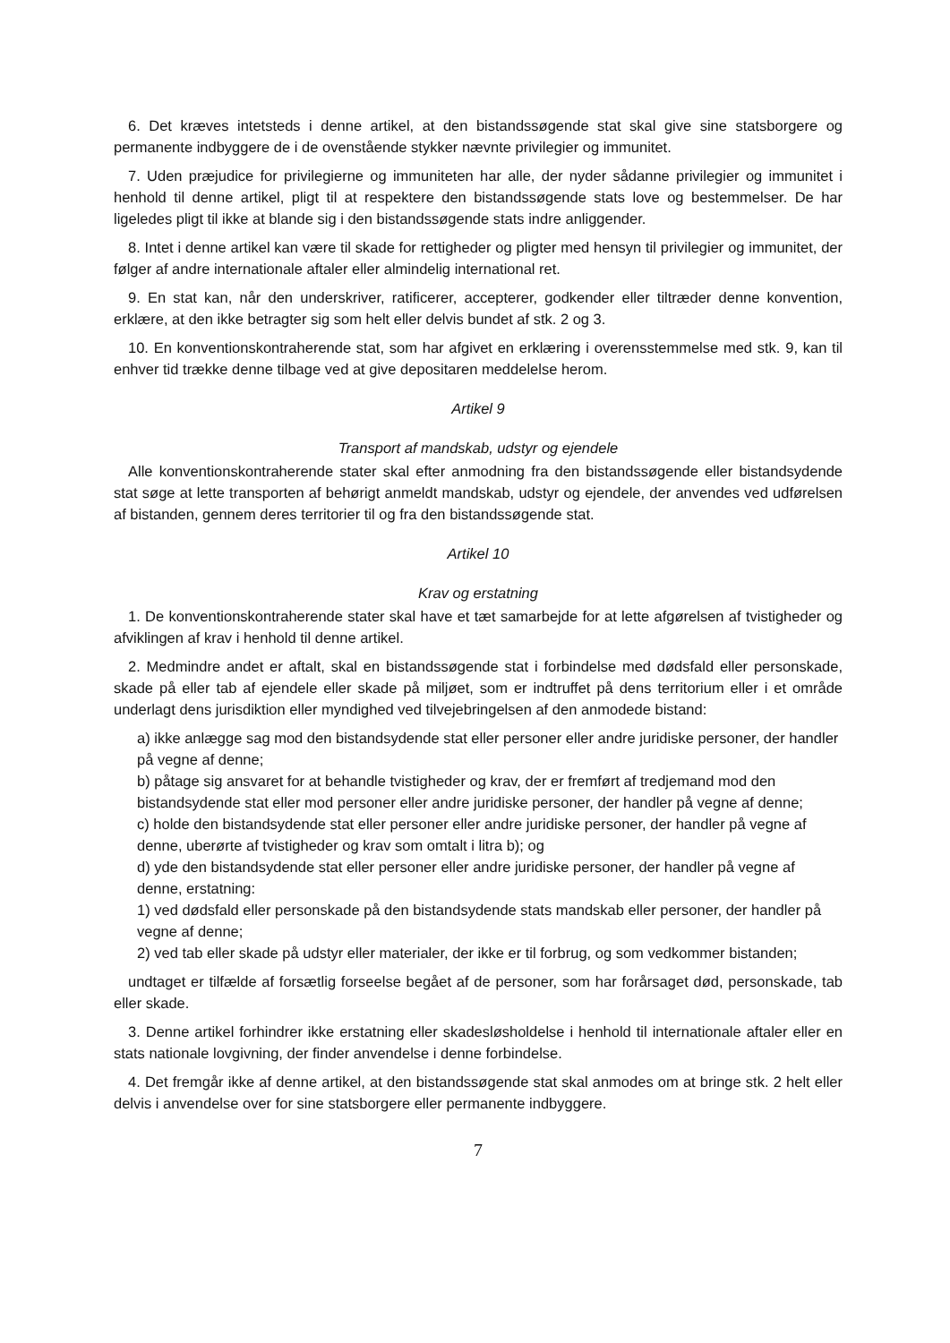6. Det kræves intetsteds i denne artikel, at den bistandssøgende stat skal give sine statsborgere og permanente indbyggere de i de ovenstående stykker nævnte privilegier og immunitet.
7. Uden præjudice for privilegierne og immuniteten har alle, der nyder sådanne privilegier og immunitet i henhold til denne artikel, pligt til at respektere den bistandssøgende stats love og bestemmelser. De har ligeledes pligt til ikke at blande sig i den bistandssøgende stats indre anliggender.
8. Intet i denne artikel kan være til skade for rettigheder og pligter med hensyn til privilegier og immunitet, der følger af andre internationale aftaler eller almindelig international ret.
9. En stat kan, når den underskriver, ratificerer, accepterer, godkender eller tiltræder denne konvention, erklære, at den ikke betragter sig som helt eller delvis bundet af stk. 2 og 3.
10. En konventionskontraherende stat, som har afgivet en erklæring i overensstemmelse med stk. 9, kan til enhver tid trække denne tilbage ved at give depositaren meddelelse herom.
Artikel 9
Transport af mandskab, udstyr og ejendele
Alle konventionskontraherende stater skal efter anmodning fra den bistandssøgende eller bistandsydende stat søge at lette transporten af behørigt anmeldt mandskab, udstyr og ejendele, der anvendes ved udførelsen af bistanden, gennem deres territorier til og fra den bistandssøgende stat.
Artikel 10
Krav og erstatning
1. De konventionskontraherende stater skal have et tæt samarbejde for at lette afgørelsen af tvistigheder og afviklingen af krav i henhold til denne artikel.
2. Medmindre andet er aftalt, skal en bistandssøgende stat i forbindelse med dødsfald eller personskade, skade på eller tab af ejendele eller skade på miljøet, som er indtruffet på dens territorium eller i et område underlagt dens jurisdiktion eller myndighed ved tilvejebringelsen af den anmodede bistand:
a) ikke anlægge sag mod den bistandsydende stat eller personer eller andre juridiske personer, der handler på vegne af denne;
b) påtage sig ansvaret for at behandle tvistigheder og krav, der er fremført af tredjemand mod den bistandsydende stat eller mod personer eller andre juridiske personer, der handler på vegne af denne;
c) holde den bistandsydende stat eller personer eller andre juridiske personer, der handler på vegne af denne, uberørte af tvistigheder og krav som omtalt i litra b); og
d) yde den bistandsydende stat eller personer eller andre juridiske personer, der handler på vegne af denne, erstatning:
1) ved dødsfald eller personskade på den bistandsydende stats mandskab eller personer, der handler på vegne af denne;
2) ved tab eller skade på udstyr eller materialer, der ikke er til forbrug, og som vedkommer bistanden;
undtaget er tilfælde af forsætlig forseelse begået af de personer, som har forårsaget død, personskade, tab eller skade.
3. Denne artikel forhindrer ikke erstatning eller skadesløsholdelse i henhold til internationale aftaler eller en stats nationale lovgivning, der finder anvendelse i denne forbindelse.
4. Det fremgår ikke af denne artikel, at den bistandssøgende stat skal anmodes om at bringe stk. 2 helt eller delvis i anvendelse over for sine statsborgere eller permanente indbyggere.
7